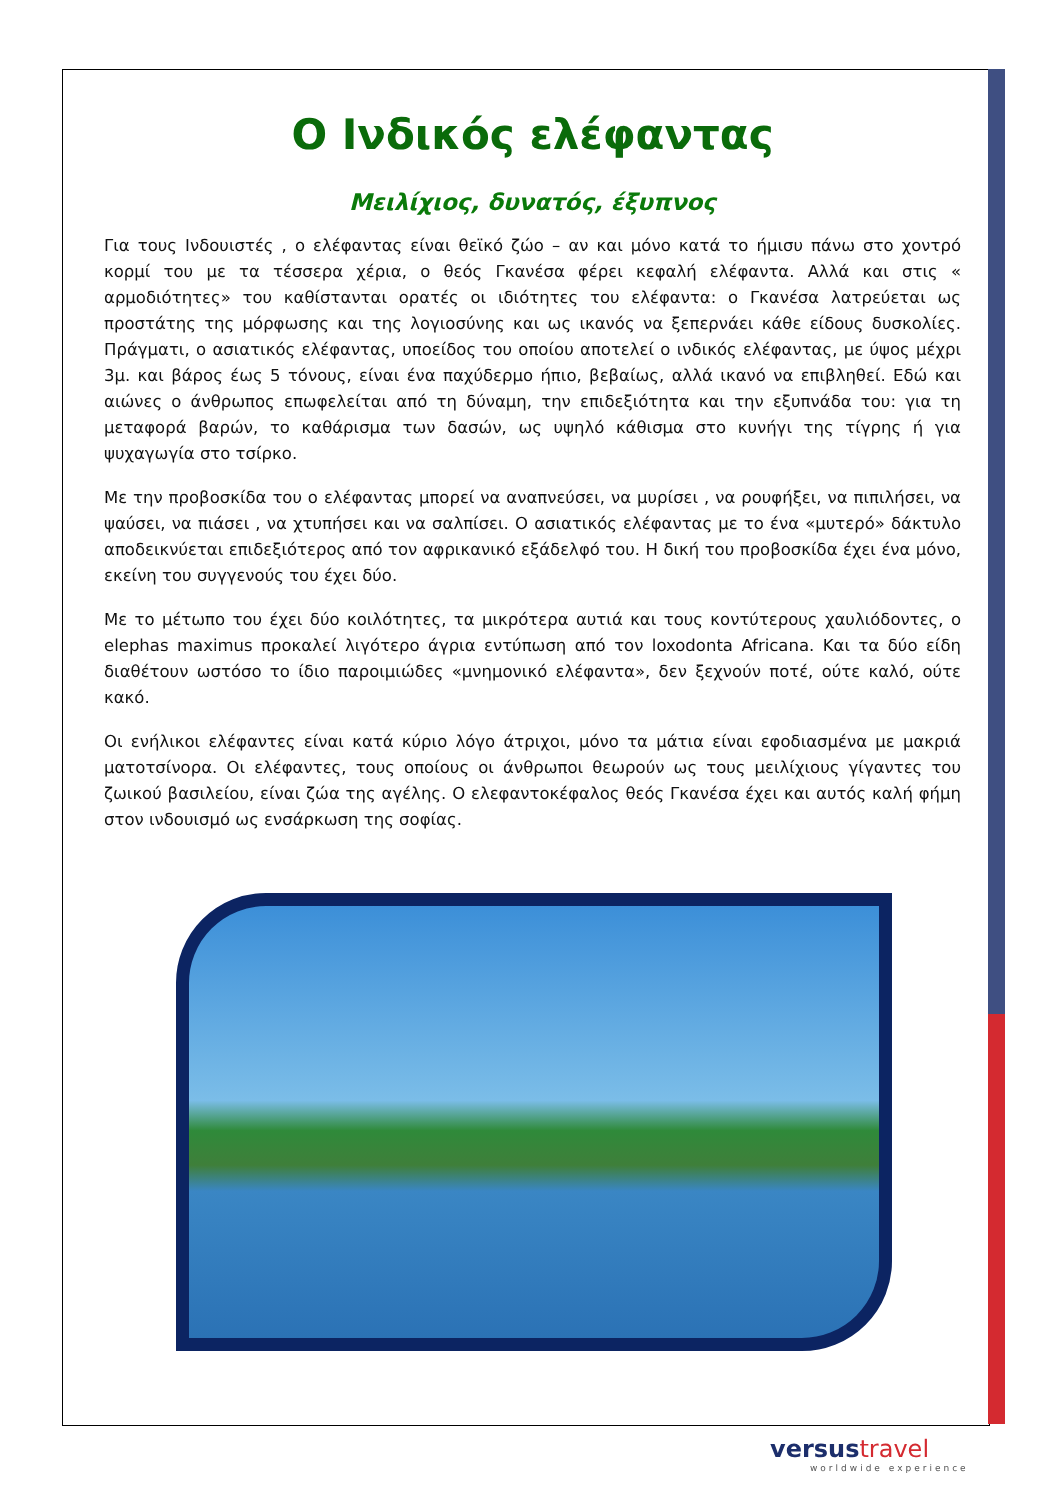Ο Ινδικός ελέφαντας
Μειλίχιος, δυνατός, έξυπνος
Για τους Ινδουιστές , ο ελέφαντας είναι θεϊκό ζώο – αν και μόνο κατά το ήμισυ πάνω στο χοντρό κορμί του με τα τέσσερα χέρια, ο θεός Γκανέσα φέρει κεφαλή ελέφαντα. Αλλά και στις « αρμοδιότητες» του καθίστανται ορατές οι ιδιότητες του ελέφαντα: ο Γκανέσα λατρεύεται ως προστάτης της μόρφωσης και της λογιοσύνης και ως ικανός να ξεπερνάει κάθε είδους δυσκολίες. Πράγματι, ο ασιατικός ελέφαντας, υποείδος του οποίου αποτελεί ο ινδικός ελέφαντας, με ύψος μέχρι 3μ. και βάρος έως 5 τόνους, είναι ένα παχύδερμο ήπιο, βεβαίως, αλλά ικανό να επιβληθεί. Εδώ και αιώνες ο άνθρωπος επωφελείται από τη δύναμη, την επιδεξιότητα και την εξυπνάδα του: για τη μεταφορά βαρών, το καθάρισμα των δασών, ως υψηλό κάθισμα στο κυνήγι της τίγρης ή για ψυχαγωγία στο τσίρκο.
Με την προβοσκίδα του ο ελέφαντας μπορεί να αναπνεύσει, να μυρίσει , να ρουφήξει, να πιπιλήσει, να ψαύσει, να πιάσει , να χτυπήσει και να σαλπίσει. Ο ασιατικός ελέφαντας με το ένα «μυτερό» δάκτυλο αποδεικνύεται επιδεξιότερος από τον αφρικανικό εξάδελφό του. Η δική του προβοσκίδα έχει ένα μόνο, εκείνη του συγγενούς του έχει δύο.
Με το μέτωπο του έχει δύο κοιλότητες, τα μικρότερα αυτιά και τους κοντύτερους χαυλιόδοντες, ο elephas maximus προκαλεί λιγότερο άγρια εντύπωση από τον loxodonta Africana. Και τα δύο είδη διαθέτουν ωστόσο το ίδιο παροιμιώδες «μνημονικό ελέφαντα», δεν ξεχνούν ποτέ, ούτε καλό, ούτε κακό.
Οι ενήλικοι ελέφαντες είναι κατά κύριο λόγο άτριχοι, μόνο τα μάτια είναι εφοδιασμένα με μακριά ματοτσίνορα. Οι ελέφαντες, τους οποίους οι άνθρωποι θεωρούν ως τους μειλίχιους γίγαντες του ζωικού βασιλείου, είναι ζώα της αγέλης. Ο ελεφαντοκέφαλος θεός Γκανέσα έχει και αυτός καλή φήμη στον ινδουισμό ως ενσάρκωση της σοφίας.
versus travel
worldwide experience